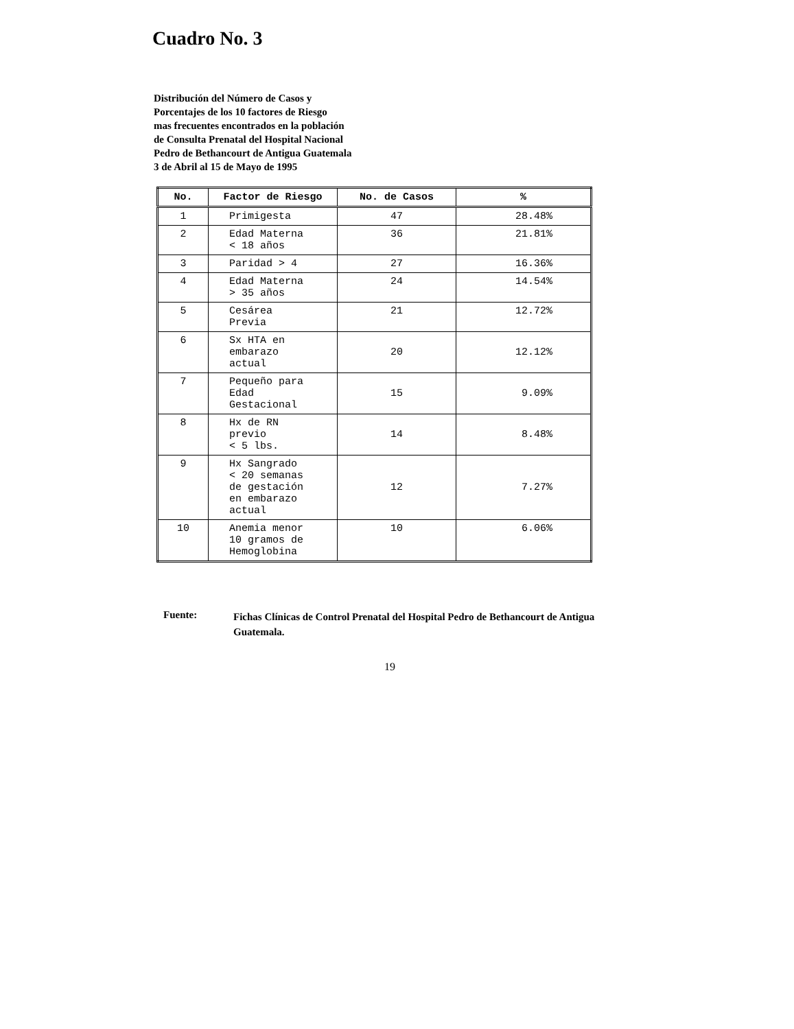Cuadro No. 3
Distribución del Número de Casos y
Porcentajes de los 10 factores de Riesgo
mas frecuentes encontrados en la población
de Consulta Prenatal del Hospital Nacional
Pedro de Bethancourt de Antigua Guatemala
3 de Abril al 15 de Mayo de 1995
| No. | Factor de Riesgo | No. de Casos | % |
| --- | --- | --- | --- |
| 1 | Primigesta | 47 | 28.48% |
| 2 | Edad Materna < 18 años | 36 | 21.81% |
| 3 | Paridad > 4 | 27 | 16.36% |
| 4 | Edad Materna > 35 años | 24 | 14.54% |
| 5 | Cesárea Previa | 21 | 12.72% |
| 6 | Sx HTA en embarazo actual | 20 | 12.12% |
| 7 | Pequeño para Edad Gestacional | 15 | 9.09% |
| 8 | Hx de RN previo < 5 lbs. | 14 | 8.48% |
| 9 | Hx Sangrado < 20 semanas de gestación en embarazo actual | 12 | 7.27% |
| 10 | Anemia menor 10 gramos de Hemoglobina | 10 | 6.06% |
Fuente:
Fichas Clínicas de Control Prenatal del Hospital Pedro de Bethancourt de Antigua Guatemala.
19